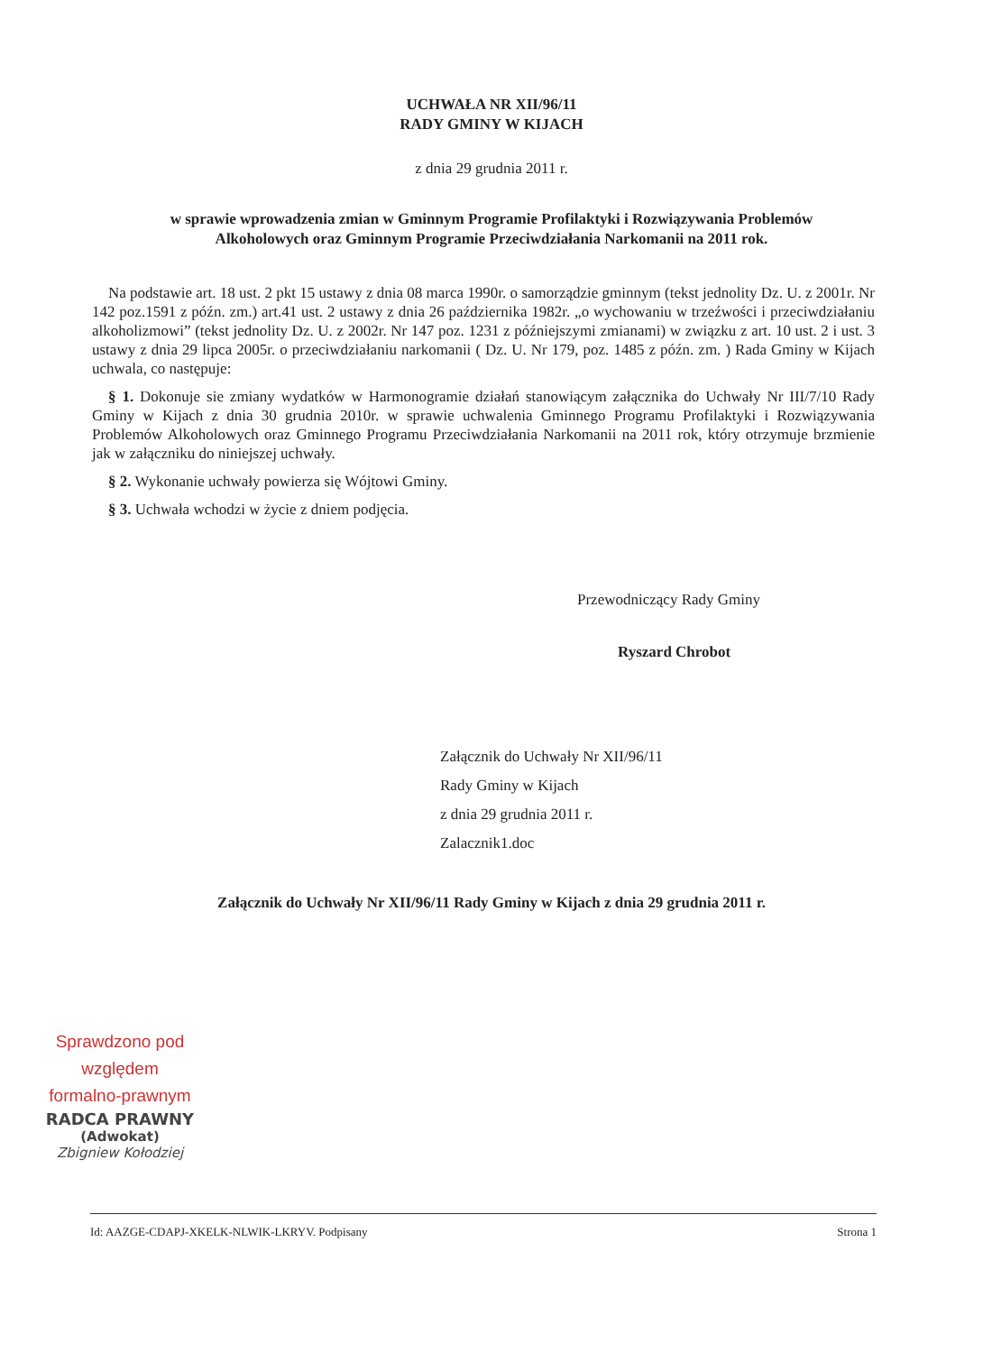UCHWAŁA NR XII/96/11
RADY GMINY W KIJACH
z dnia 29 grudnia 2011 r.
w sprawie wprowadzenia zmian w Gminnym Programie Profilaktyki i Rozwiązywania Problemów
Alkoholowych oraz Gminnym Programie Przeciwdziałania Narkomanii na 2011 rok.
Na podstawie art. 18 ust. 2 pkt 15 ustawy z dnia 08 marca 1990r. o samorządzie gminnym (tekst jednolity Dz. U. z 2001r. Nr 142 poz.1591 z późn. zm.) art.41 ust. 2 ustawy z dnia 26 października 1982r. „o wychowaniu w trzeźwości i przeciwdziałaniu alkoholizmowi” (tekst jednolity Dz. U. z 2002r. Nr 147 poz. 1231 z późniejszymi zmianami) w związku z art. 10 ust. 2 i ust. 3 ustawy z dnia 29 lipca 2005r. o przeciwdziałaniu narkomanii ( Dz. U. Nr 179, poz. 1485 z późn. zm. ) Rada Gminy w Kijach uchwala, co następuje:
§ 1. Dokonuje sie zmiany wydatków w Harmonogramie działań stanowiącym załącznika do Uchwały Nr III/7/10 Rady Gminy w Kijach z dnia 30 grudnia 2010r. w sprawie uchwalenia Gminnego Programu Profilaktyki i Rozwiązywania Problemów Alkoholowych oraz Gminnego Programu Przeciwdziałania Narkomanii na 2011 rok, który otrzymuje brzmienie jak w załączniku do niniejszej uchwały.
§ 2. Wykonanie uchwały powierza się Wójtowi Gminy.
§ 3. Uchwała wchodzi w życie z dniem podjęcia.
Przewodniczący Rady Gminy
Ryszard Chrobot
Załącznik do Uchwały Nr XII/96/11
Rady Gminy w Kijach
z dnia 29 grudnia 2011 r.
Zalacznik1.doc
Załącznik do Uchwały Nr XII/96/11 Rady Gminy w Kijach z dnia 29 grudnia 2011 r.
Sprawdzono pod względem
formalno-prawnym
RADCA PRAWNY
(Adwokat)
Zbigniew Kołodziej
Id: AAZGE-CDAPJ-XKELK-NLWIK-LKRYV. Podpisany Strona 1